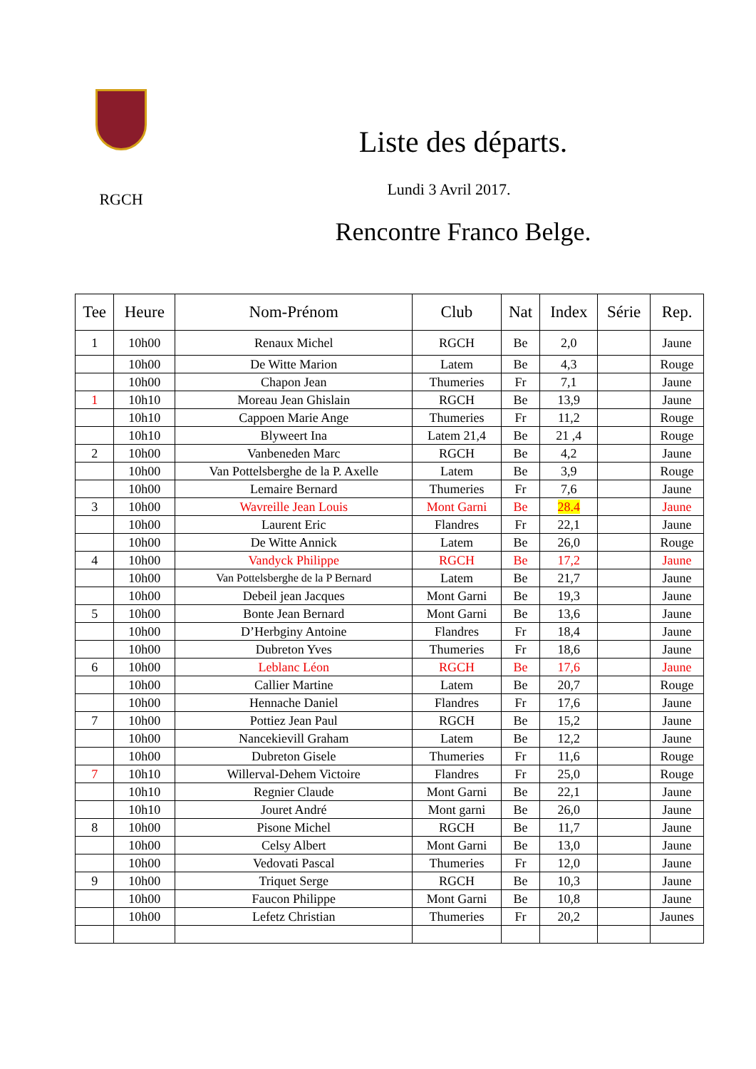RGCH
Liste des départs.
Lundi 3 Avril 2017.
Rencontre Franco Belge.
| Tee | Heure | Nom-Prénom | Club | Nat | Index | Série | Rep. |
| --- | --- | --- | --- | --- | --- | --- | --- |
| 1 | 10h00 | Renaux Michel | RGCH | Be | 2,0 | | Jaune |
| | 10h00 | De Witte Marion | Latem | Be | 4,3 | | Rouge |
| | 10h00 | Chapon Jean | Thumeries | Fr | 7,1 | | Jaune |
| 1 | 10h10 | Moreau Jean Ghislain | RGCH | Be | 13,9 | | Jaune |
| | 10h10 | Cappoen Marie Ange | Thumeries | Fr | 11,2 | | Rouge |
| | 10h10 | Blyweert Ina | Latem 21,4 | Be | 21 ,4 | | Rouge |
| 2 | 10h00 | Vanbeneden Marc | RGCH | Be | 4,2 | | Jaune |
| | 10h00 | Van Pottelsberghe de la P. Axelle | Latem | Be | 3,9 | | Rouge |
| | 10h00 | Lemaire Bernard | Thumeries | Fr | 7,6 | | Jaune |
| 3 | 10h00 | Wavreille Jean Louis | Mont Garni | Be | 28.4 | | Jaune |
| | 10h00 | Laurent Eric | Flandres | Fr | 22,1 | | Jaune |
| | 10h00 | De Witte Annick | Latem | Be | 26,0 | | Rouge |
| 4 | 10h00 | Vandyck Philippe | RGCH | Be | 17,2 | | Jaune |
| | 10h00 | Van Pottelsberghe de la P Bernard | Latem | Be | 21,7 | | Jaune |
| | 10h00 | Debeil jean Jacques | Mont Garni | Be | 19,3 | | Jaune |
| 5 | 10h00 | Bonte Jean Bernard | Mont Garni | Be | 13,6 | | Jaune |
| | 10h00 | D’Herbginy Antoine | Flandres | Fr | 18,4 | | Jaune |
| | 10h00 | Dubreton Yves | Thumeries | Fr | 18,6 | | Jaune |
| 6 | 10h00 | Leblanc Léon | RGCH | Be | 17,6 | | Jaune |
| | 10h00 | Callier Martine | Latem | Be | 20,7 | | Rouge |
| | 10h00 | Hennache Daniel | Flandres | Fr | 17,6 | | Jaune |
| 7 | 10h00 | Pottiez Jean Paul | RGCH | Be | 15,2 | | Jaune |
| | 10h00 | Nancekievill Graham | Latem | Be | 12,2 | | Jaune |
| | 10h00 | Dubreton Gisele | Thumeries | Fr | 11,6 | | Rouge |
| 7 | 10h10 | Willerval-Dehem Victoire | Flandres | Fr | 25,0 | | Rouge |
| | 10h10 | Regnier Claude | Mont Garni | Be | 22,1 | | Jaune |
| | 10h10 | Jouret André | Mont garni | Be | 26,0 | | Jaune |
| 8 | 10h00 | Pisone Michel | RGCH | Be | 11,7 | | Jaune |
| | 10h00 | Celsy Albert | Mont Garni | Be | 13,0 | | Jaune |
| | 10h00 | Vedovati Pascal | Thumeries | Fr | 12,0 | | Jaune |
| 9 | 10h00 | Triquet Serge | RGCH | Be | 10,3 | | Jaune |
| | 10h00 | Faucon Philippe | Mont Garni | Be | 10,8 | | Jaune |
| | 10h00 | Lefetz Christian | Thumeries | Fr | 20,2 | | Jaunes |